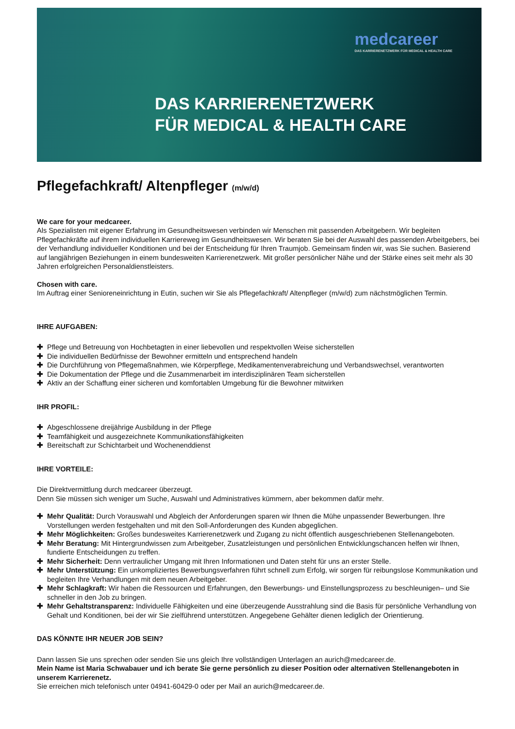medcareer
DAS KARRIERENETZWERK FÜR MEDICAL & HEALTH CARE
DAS KARRIERENETZWERK
FÜR MEDICAL & HEALTH CARE
Pflegefachkraft/ Altenpfleger (m/w/d)
We care for your medcareer.
Als Spezialisten mit eigener Erfahrung im Gesundheitswesen verbinden wir Menschen mit passenden Arbeitgebern. Wir begleiten Pflegefachkräfte auf ihrem individuellen Karriereweg im Gesundheitswesen. Wir beraten Sie bei der Auswahl des passenden Arbeitgebers, bei der Verhandlung individueller Konditionen und bei der Entscheidung für Ihren Traumjob. Gemeinsam finden wir, was Sie suchen. Basierend auf langjährigen Beziehungen in einem bundesweiten Karrierenetzwerk. Mit großer persönlicher Nähe und der Stärke eines seit mehr als 30 Jahren erfolgreichen Personaldienstleisters.
Chosen with care.
Im Auftrag einer Senioreneinrichtung in Eutin, suchen wir Sie als Pflegefachkraft/ Altenpfleger (m/w/d) zum nächstmöglichen Termin.
IHRE AUFGABEN:
✚ Pflege und Betreuung von Hochbetagten in einer liebevollen und respektvollen Weise sicherstellen
✚ Die individuellen Bedürfnisse der Bewohner ermitteln und entsprechend handeln
✚ Die Durchführung von Pflegemaßnahmen, wie Körperpflege, Medikamentenverabreichung und Verbandswechsel, verantworten
✚ Die Dokumentation der Pflege und die Zusammenarbeit im interdisziplinären Team sicherstellen
✚ Aktiv an der Schaffung einer sicheren und komfortablen Umgebung für die Bewohner mitwirken
IHR PROFIL:
✚ Abgeschlossene dreijährige Ausbildung in der Pflege
✚ Teamfähigkeit und ausgezeichnete Kommunikationsfähigkeiten
✚ Bereitschaft zur Schichtarbeit und Wochenenddienst
IHRE VORTEILE:
Die Direktvermittlung durch medcareer überzeugt.
Denn Sie müssen sich weniger um Suche, Auswahl und Administratives kümmern, aber bekommen dafür mehr.
✚ Mehr Qualität: Durch Vorauswahl und Abgleich der Anforderungen sparen wir Ihnen die Mühe unpassender Bewerbungen. Ihre Vorstellungen werden festgehalten und mit den Soll-Anforderungen des Kunden abgeglichen.
✚ Mehr Möglichkeiten: Großes bundesweites Karrierenetzwerk und Zugang zu nicht öffentlich ausgeschriebenen Stellenangeboten.
✚ Mehr Beratung: Mit Hintergrundwissen zum Arbeitgeber, Zusatzleistungen und persönlichen Entwicklungschancen helfen wir Ihnen, fundierte Entscheidungen zu treffen.
✚ Mehr Sicherheit: Denn vertraulicher Umgang mit Ihren Informationen und Daten steht für uns an erster Stelle.
✚ Mehr Unterstützung: Ein unkompliziertes Bewerbungsverfahren führt schnell zum Erfolg, wir sorgen für reibungslose Kommunikation und begleiten Ihre Verhandlungen mit dem neuen Arbeitgeber.
✚ Mehr Schlagkraft: Wir haben die Ressourcen und Erfahrungen, den Bewerbungs- und Einstellungsprozess zu beschleunigen– und Sie schneller in den Job zu bringen.
✚ Mehr Gehaltstransparenz: Individuelle Fähigkeiten und eine überzeugende Ausstrahlung sind die Basis für persönliche Verhandlung von Gehalt und Konditionen, bei der wir Sie zielführend unterstützen. Angegebene Gehälter dienen lediglich der Orientierung.
DAS KÖNNTE IHR NEUER JOB SEIN?
Dann lassen Sie uns sprechen oder senden Sie uns gleich Ihre vollständigen Unterlagen an aurich@medcareer.de.
Mein Name ist Maria Schwabauer und ich berate Sie gerne persönlich zu dieser Position oder alternativen Stellenangeboten in unserem Karrierenetz.
Sie erreichen mich telefonisch unter 04941-60429-0 oder per Mail an aurich@medcareer.de.